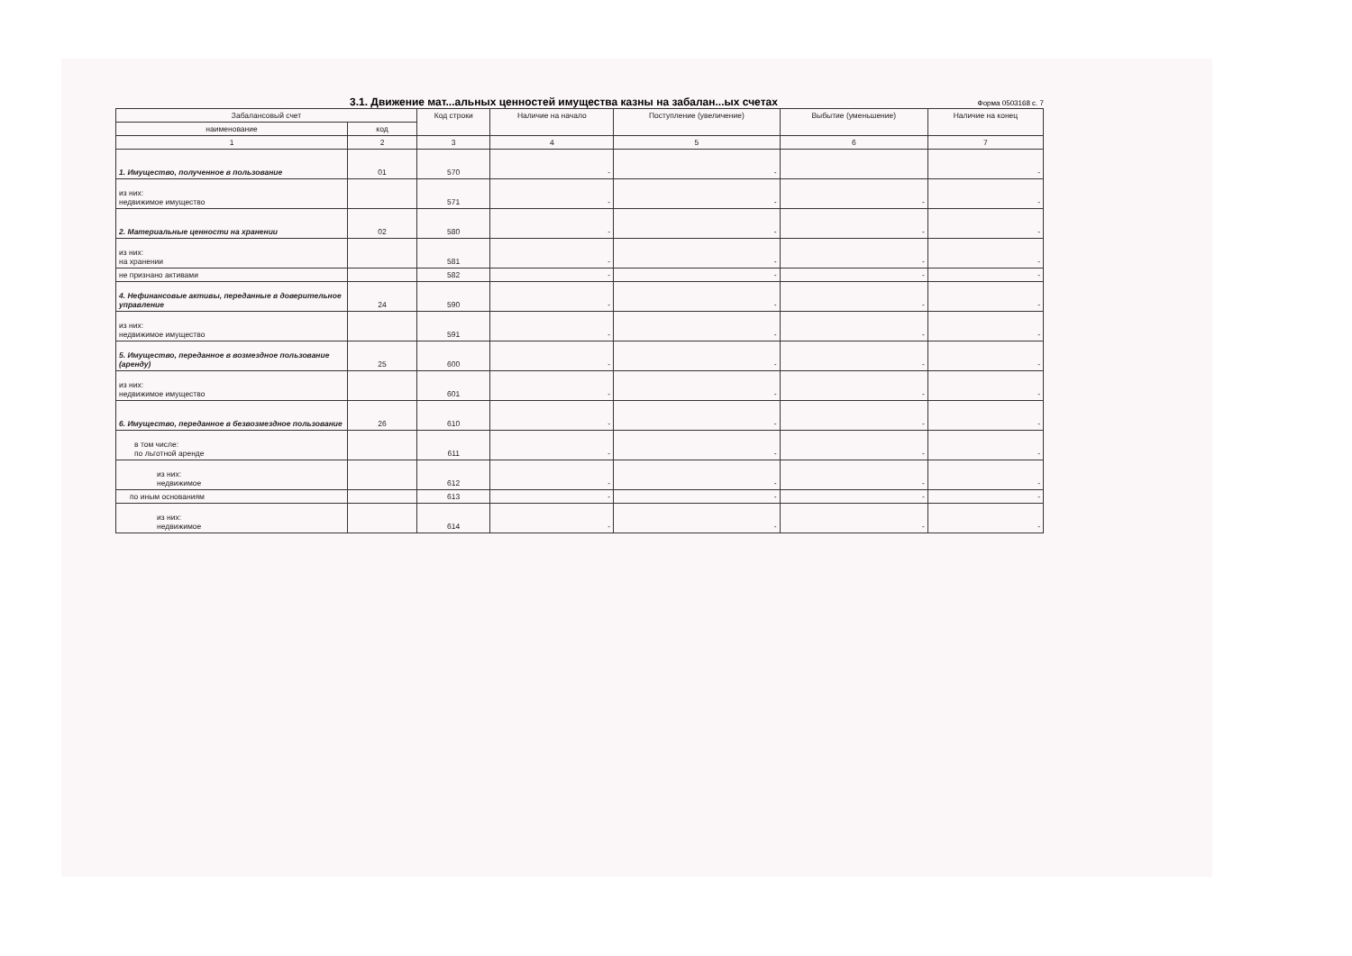3.1. Движение мат...альных ценностей имущества казны на забалан...ых счетах
Форма 0503168 с. 7
| Забалансовый счет | | Код строки | Наличие на начало | Поступление (увеличение) | Выбытие (уменьшение) | Наличие на конец |
| --- | --- | --- | --- | --- | --- | --- |
| наименование | код | | | | | |
| 1 | 2 | 3 | 4 | 5 | 6 | 7 |
| 1. Имущество, полученное в пользование | 01 | 570 | - | - | | - |
| из них: недвижимое имущество | | 571 | - | - | - | - |
| 2. Материальные ценности на хранении | 02 | 580 | - | - | - | - |
| из них: на хранении | | 581 | - | - | - | - |
| не признано активами | | 582 | - | - | - | - |
| 4. Нефинансовые активы, переданные в доверительное управление | 24 | 590 | - | - | - | - |
| из них: недвижимое имущество | | 591 | - | - | - | - |
| 5. Имущество, переданное в возмездное пользование (аренду) | 25 | 600 | - | - | - | - |
| из них: недвижимое имущество | | 601 | - | - | - | - |
| 6. Имущество, переданное в безвозмездное пользование | 26 | 610 | - | - | - | - |
| в том числе: по льготной аренде | | 611 | - | - | - | - |
| из них: недвижимое | | 612 | - | - | - | - |
| по иным основаниям | | 613 | - | - | - | - |
| из них: недвижимое | | 614 | - | - | - | - |